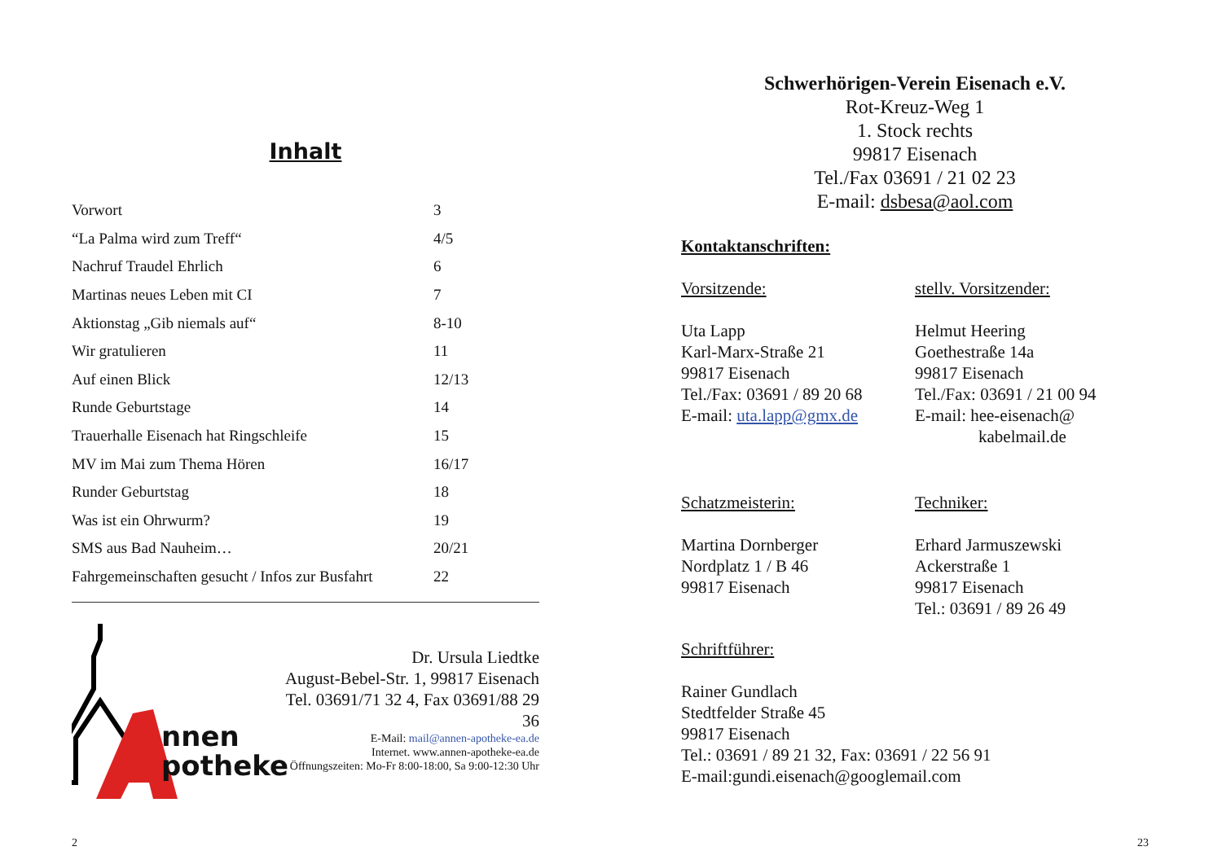Inhalt
| Vorwort | 3 |
| “La Palma wird zum Treff“ | 4/5 |
| Nachruf Traudel Ehrlich | 6 |
| Martinas neues Leben mit CI | 7 |
| Aktionstag „Gib niemals auf“ | 8-10 |
| Wir gratulieren | 11 |
| Auf einen Blick | 12/13 |
| Runde Geburtstage | 14 |
| Trauerhalle Eisenach hat Ringschleife | 15 |
| MV im Mai zum Thema Hören | 16/17 |
| Runder Geburtstag | 18 |
| Was ist ein Ohrwurm? | 19 |
| SMS aus Bad Nauheim… | 20/21 |
| Fahrgemeinschaften gesucht / Infos zur Busfahrt | 22 |
nnen
potheke
Dr. Ursula Liedtke
August-Bebel-Str. 1, 99817 Eisenach
Tel. 03691/71 32 4, Fax 03691/88 29 36
E-Mail: mail@annen-apotheke-ea.de
Internet. www.annen-apotheke-ea.de
Öffnungszeiten: Mo-Fr 8:00-18:00, Sa 9:00-12:30 Uhr
2
Schwerhörigen-Verein Eisenach e.V.
Rot-Kreuz-Weg 1
1. Stock rechts
99817 Eisenach
Tel./Fax 03691 / 21 02 23
E-mail: dsbesa@aol.com
Kontaktanschriften:
Vorsitzende:
Uta Lapp
Karl-Marx-Straße 21
99817 Eisenach
Tel./Fax: 03691 / 89 20 68
E-mail: uta.lapp@gmx.de
stellv. Vorsitzender:
Helmut Heering
Goethestraße 14a
99817 Eisenach
Tel./Fax: 03691 / 21 00 94
E-mail: hee-eisenach@
kabelmail.de
Schatzmeisterin:
Martina Dornberger
Nordplatz 1 / B 46
99817 Eisenach
Techniker:
Erhard Jarmuszewski
Ackerstraße 1
99817 Eisenach
Tel.: 03691 / 89 26 49
Schriftführer:
Rainer Gundlach
Stedtfelder Straße 45
99817 Eisenach
Tel.: 03691 / 89 21 32, Fax: 03691 / 22 56 91
E-mail:gundi.eisenach@googlemail.com
23